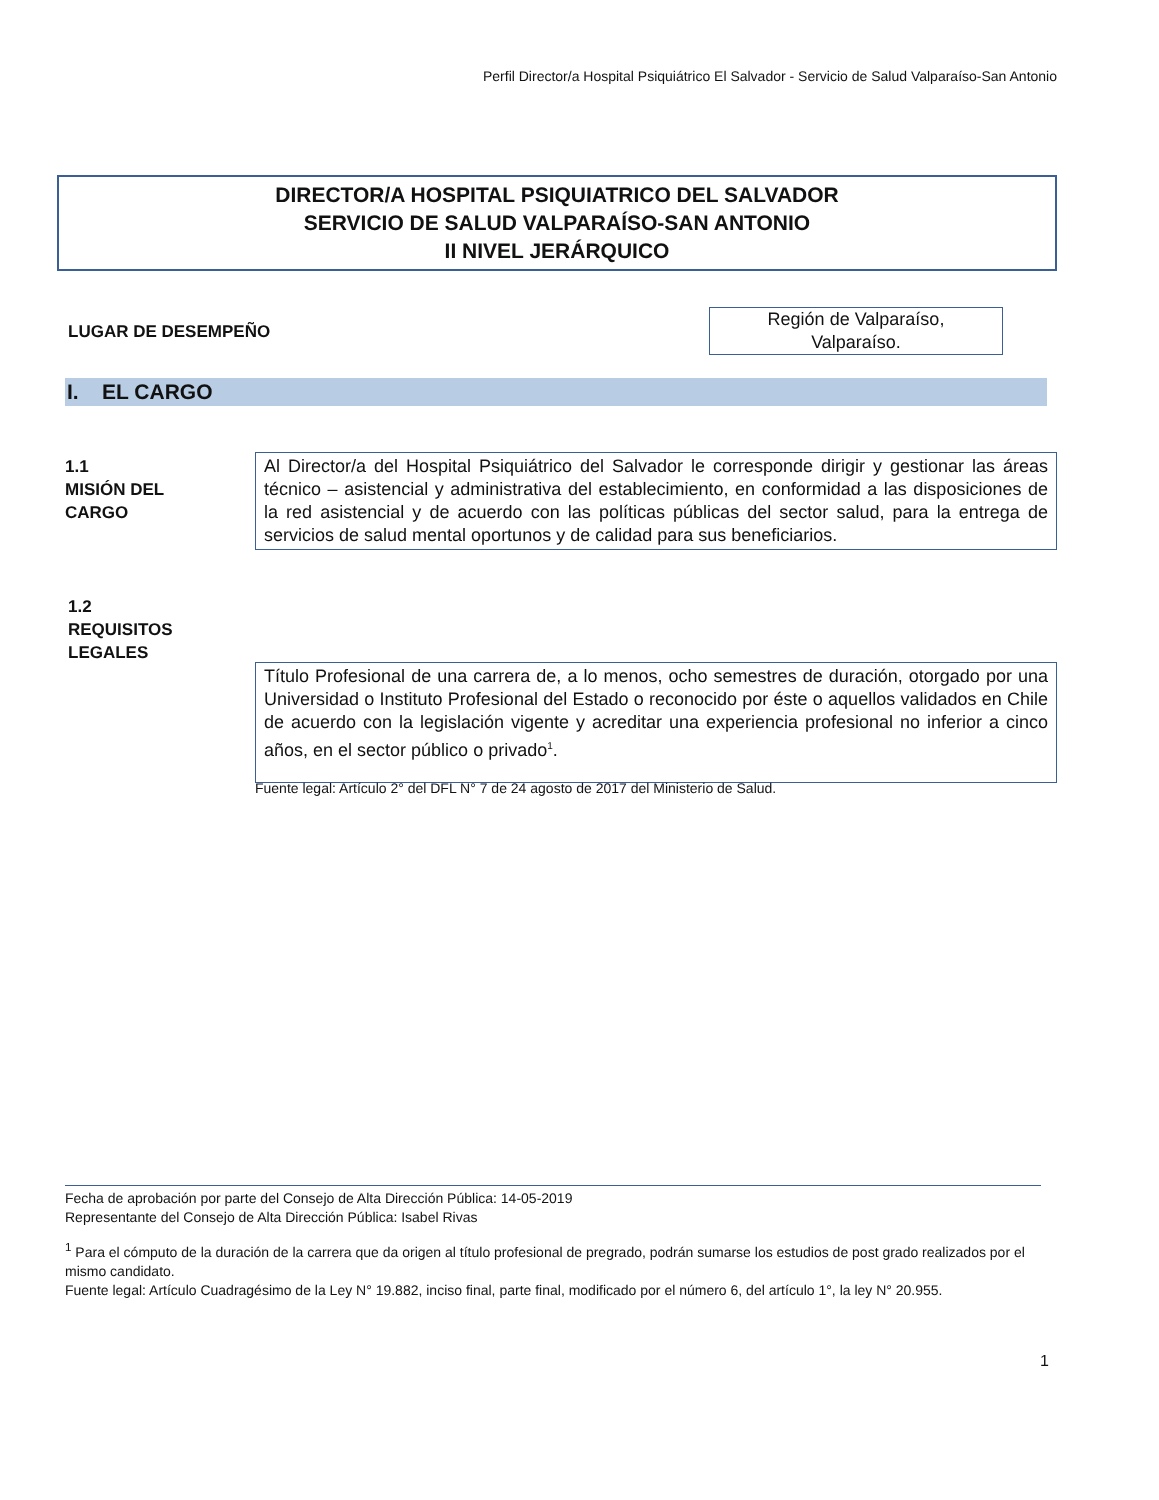Perfil Director/a Hospital Psiquiátrico El Salvador - Servicio de Salud Valparaíso-San Antonio
DIRECTOR/A HOSPITAL PSIQUIATRICO DEL SALVADOR
SERVICIO DE SALUD VALPARAÍSO-SAN ANTONIO
II NIVEL JERÁRQUICO
LUGAR DE DESEMPEÑO
Región de Valparaíso,
Valparaíso.
I. EL CARGO
1.1
MISIÓN DEL
CARGO
Al Director/a del Hospital Psiquiátrico del Salvador le corresponde dirigir y gestionar las áreas técnico – asistencial y administrativa del establecimiento, en conformidad a las disposiciones de la red asistencial y de acuerdo con las políticas públicas del sector salud, para la entrega de servicios de salud mental oportunos y de calidad para sus beneficiarios.
1.2
REQUISITOS
LEGALES
Título Profesional de una carrera de, a lo menos, ocho semestres de duración, otorgado por una Universidad o Instituto Profesional del Estado o reconocido por éste o aquellos validados en Chile de acuerdo con la legislación vigente y acreditar una experiencia profesional no inferior a cinco años, en el sector público o privado<sup>1</sup>.
Fuente legal: Artículo 2° del DFL N° 7 de 24 agosto de 2017 del Ministerio de Salud.
Fecha de aprobación por parte del Consejo de Alta Dirección Pública: 14-05-2019
Representante del Consejo de Alta Dirección Pública: Isabel Rivas
<sup>1</sup> Para el cómputo de la duración de la carrera que da origen al título profesional de pregrado, podrán sumarse los estudios de post grado realizados por el mismo candidato.
Fuente legal: Artículo Cuadragésimo de la Ley N° 19.882, inciso final, parte final, modificado por el número 6, del artículo 1°, la ley N° 20.955.
1